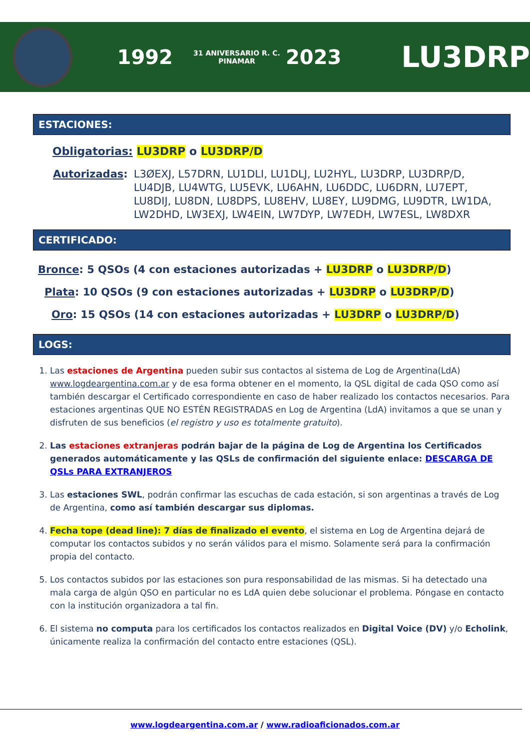1992 31 ANIVERSARIO R. C. PINAMAR 2023 LU3DRP
ESTACIONES:
Obligatorias: LU3DRP o LU3DRP/D
Autorizadas: L3ØEXJ, L57DRN, LU1DLI, LU1DLJ, LU2HYL, LU3DRP, LU3DRP/D, LU4DJB, LU4WTG, LU5EVK, LU6AHN, LU6DDC, LU6DRN, LU7EPT, LU8DIJ, LU8DN, LU8DPS, LU8EHV, LU8EY, LU9DMG, LU9DTR, LW1DA, LW2DHD, LW3EXJ, LW4EIN, LW7DYP, LW7EDH, LW7ESL, LW8DXR
CERTIFICADO:
Bronce: 5 QSOs (4 con estaciones autorizadas + LU3DRP o LU3DRP/D)
Plata: 10 QSOs (9 con estaciones autorizadas + LU3DRP o LU3DRP/D)
Oro: 15 QSOs (14 con estaciones autorizadas + LU3DRP o LU3DRP/D)
LOGS:
1. Las estaciones de Argentina pueden subir sus contactos al sistema de Log de Argentina(LdA) www.logdeargentina.com.ar y de esa forma obtener en el momento, la QSL digital de cada QSO como así también descargar el Certificado correspondiente en caso de haber realizado los contactos necesarios. Para estaciones argentinas QUE NO ESTÉN REGISTRADAS en Log de Argentina (LdA) invitamos a que se unan y disfruten de sus beneficios (el registro y uso es totalmente gratuito).
2. Las estaciones extranjeras podrán bajar de la página de Log de Argentina los Certificados generados automáticamente y las QSLs de confirmación del siguiente enlace: DESCARGA DE QSLs PARA EXTRANJEROS
3. Las estaciones SWL, podrán confirmar las escuchas de cada estación, si son argentinas a través de Log de Argentina, como así también descargar sus diplomas.
4. Fecha tope (dead line): 7 días de finalizado el evento, el sistema en Log de Argentina dejará de computar los contactos subidos y no serán válidos para el mismo. Solamente será para la confirmación propia del contacto.
5. Los contactos subidos por las estaciones son pura responsabilidad de las mismas. Si ha detectado una mala carga de algún QSO en particular no es LdA quien debe solucionar el problema. Póngase en contacto con la institución organizadora a tal fin.
6. El sistema no computa para los certificados los contactos realizados en Digital Voice (DV) y/o Echolink, únicamente realiza la confirmación del contacto entre estaciones (QSL).
www.logdeargentina.com.ar / www.radioaficionados.com.ar